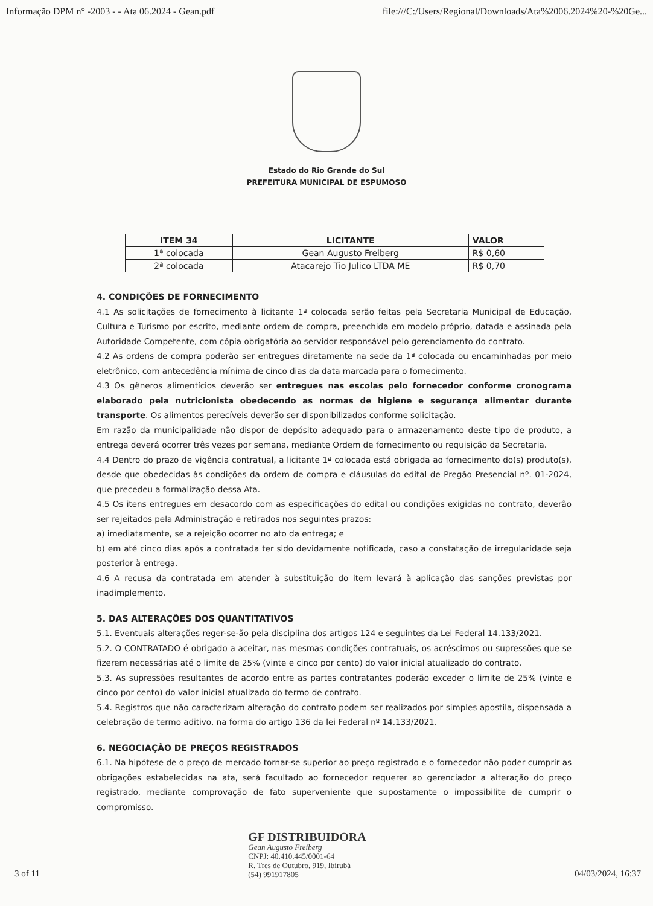Informação DPM n° -2003 - - Ata 06.2024 - Gean.pdf file:///C:/Users/Regional/Downloads/Ata%2006.2024%20-%20Ge...
Estado do Rio Grande do Sul
PREFEITURA MUNICIPAL DE ESPUMOSO
| ITEM 34 | LICITANTE | VALOR |
| --- | --- | --- |
| 1ª colocada | Gean Augusto Freiberg | R$ 0,60 |
| 2ª colocada | Atacarejo Tio Julico LTDA ME | R$ 0,70 |
4. CONDIÇÕES DE FORNECIMENTO
4.1 As solicitações de fornecimento à licitante 1ª colocada serão feitas pela Secretaria Municipal de Educação, Cultura e Turismo por escrito, mediante ordem de compra, preenchida em modelo próprio, datada e assinada pela Autoridade Competente, com cópia obrigatória ao servidor responsável pelo gerenciamento do contrato.
4.2 As ordens de compra poderão ser entregues diretamente na sede da 1ª colocada ou encaminhadas por meio eletrônico, com antecedência mínima de cinco dias da data marcada para o fornecimento.
4.3 Os gêneros alimentícios deverão ser entregues nas escolas pelo fornecedor conforme cronograma elaborado pela nutricionista obedecendo as normas de higiene e segurança alimentar durante transporte. Os alimentos perecíveis deverão ser disponibilizados conforme solicitação.
Em razão da municipalidade não dispor de depósito adequado para o armazenamento deste tipo de produto, a entrega deverá ocorrer três vezes por semana, mediante Ordem de fornecimento ou requisição da Secretaria.
4.4 Dentro do prazo de vigência contratual, a licitante 1ª colocada está obrigada ao fornecimento do(s) produto(s), desde que obedecidas às condições da ordem de compra e cláusulas do edital de Pregão Presencial nº. 01-2024, que precedeu a formalização dessa Ata.
4.5 Os itens entregues em desacordo com as especificações do edital ou condições exigidas no contrato, deverão ser rejeitados pela Administração e retirados nos seguintes prazos:
a) imediatamente, se a rejeição ocorrer no ato da entrega; e
b) em até cinco dias após a contratada ter sido devidamente notificada, caso a constatação de irregularidade seja posterior à entrega.
4.6 A recusa da contratada em atender à substituição do item levará à aplicação das sanções previstas por inadimplemento.
5. DAS ALTERAÇÕES DOS QUANTITATIVOS
5.1. Eventuais alterações reger-se-ão pela disciplina dos artigos 124 e seguintes da Lei Federal 14.133/2021.
5.2. O CONTRATADO é obrigado a aceitar, nas mesmas condições contratuais, os acréscimos ou supressões que se fizerem necessárias até o limite de 25% (vinte e cinco por cento) do valor inicial atualizado do contrato.
5.3. As supressões resultantes de acordo entre as partes contratantes poderão exceder o limite de 25% (vinte e cinco por cento) do valor inicial atualizado do termo de contrato.
5.4. Registros que não caracterizam alteração do contrato podem ser realizados por simples apostila, dispensada a celebração de termo aditivo, na forma do artigo 136 da lei Federal nº 14.133/2021.
6. NEGOCIAÇÃO DE PREÇOS REGISTRADOS
6.1. Na hipótese de o preço de mercado tornar-se superior ao preço registrado e o fornecedor não poder cumprir as obrigações estabelecidas na ata, será facultado ao fornecedor requerer ao gerenciador a alteração do preço registrado, mediante comprovação de fato superveniente que supostamente o impossibilite de cumprir o compromisso.
3 of 11
GF DISTRIBUIDORA
Gean Augusto Freiberg
CNPJ: 40.410.445/0001-64
R. Tres de Outubro, 919, Ibirubá
(54) 991917805
04/03/2024, 16:37